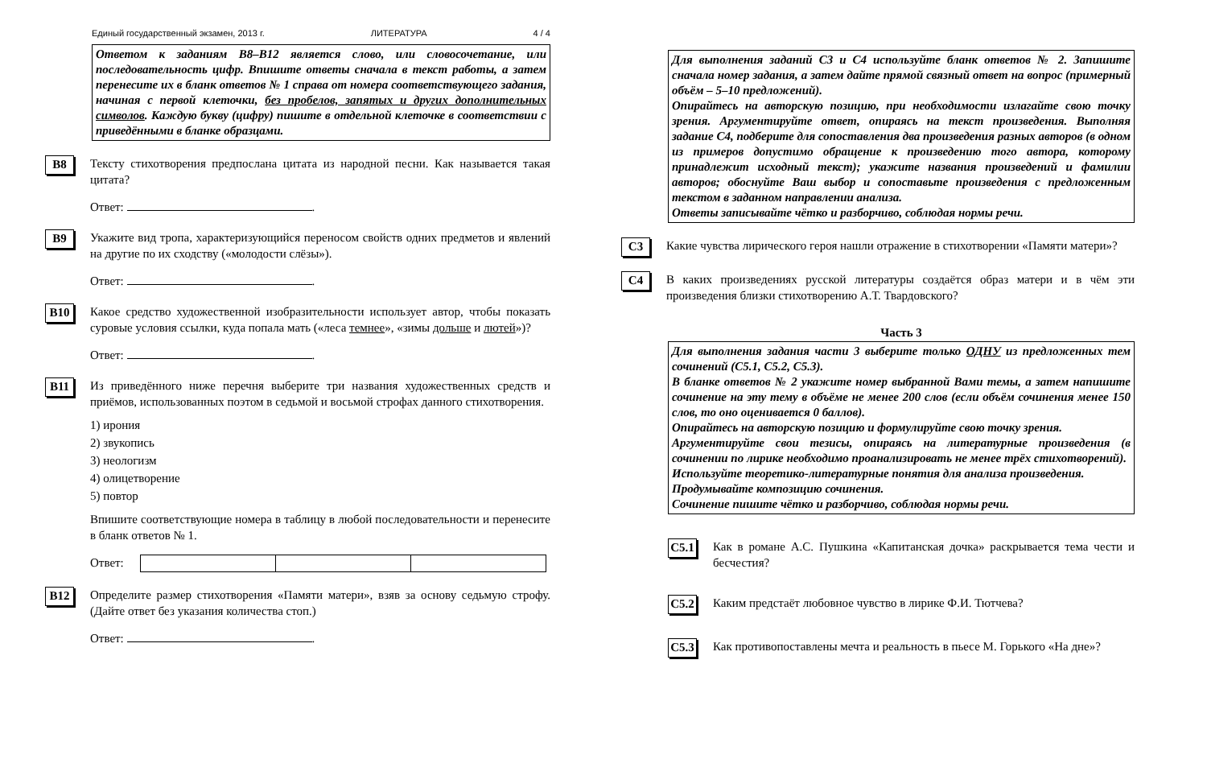Единый государственный экзамен, 2013 г. ЛИТЕРАТУРА 4 / 4
Ответом к заданиям В8–В12 является слово, или словосочетание, или последовательность цифр. Впишите ответы сначала в текст работы, а затем перенесите их в бланк ответов № 1 справа от номера соответствующего задания, начиная с первой клеточки, без пробелов, запятых и других дополнительных символов. Каждую букву (цифру) пишите в отдельной клеточке в соответствии с приведёнными в бланке образцами.
B8
Тексту стихотворения предпослана цитата из народной песни. Как называется такая цитата?
Ответ: .
B9
Укажите вид тропа, характеризующийся переносом свойств одних предметов и явлений на другие по их сходству («молодости слёзы»).
Ответ: .
B10
Какое средство художественной изобразительности использует автор, чтобы показать суровые условия ссылки, куда попала мать («леса темнее», «зимы дольше и лютей»)?
Ответ: .
B11
Из приведённого ниже перечня выберите три названия художественных средств и приёмов, использованных поэтом в седьмой и восьмой строфах данного стихотворения.
1) ирония
2) звукопись
3) неологизм
4) олицетворение
5) повтор
Впишите соответствующие номера в таблицу в любой последовательности и перенесите в бланк ответов № 1.
Ответ:
B12
Определите размер стихотворения «Памяти матери», взяв за основу седьмую строфу. (Дайте ответ без указания количества стоп.)
Ответ: .
Для выполнения заданий С3 и С4 используйте бланк ответов № 2. Запишите сначала номер задания, а затем дайте прямой связный ответ на вопрос (примерный объём – 5–10 предложений).
Опирайтесь на авторскую позицию, при необходимости излагайте свою точку зрения. Аргументируйте ответ, опираясь на текст произведения. Выполняя задание С4, подберите для сопоставления два произведения разных авторов (в одном из примеров допустимо обращение к произведению того автора, которому принадлежит исходный текст); укажите названия произведений и фамилии авторов; обоснуйте Ваш выбор и сопоставьте произведения с предложенным текстом в заданном направлении анализа.
Ответы записывайте чётко и разборчиво, соблюдая нормы речи.
C3
Какие чувства лирического героя нашли отражение в стихотворении «Памяти матери»?
C4
В каких произведениях русской литературы создаётся образ матери и в чём эти произведения близки стихотворению А.Т. Твардовского?
Часть 3
Для выполнения задания части 3 выберите только ОДНУ из предложенных тем сочинений (С5.1, С5.2, С5.3).
В бланке ответов № 2 укажите номер выбранной Вами темы, а затем напишите сочинение на эту тему в объёме не менее 200 слов (если объём сочинения менее 150 слов, то оно оценивается 0 баллов).
Опирайтесь на авторскую позицию и формулируйте свою точку зрения.
Аргументируйте свои тезисы, опираясь на литературные произведения (в сочинении по лирике необходимо проанализировать не менее трёх стихотворений).
Используйте теоретико-литературные понятия для анализа произведения.
Продумывайте композицию сочинения.
Сочинение пишите чётко и разборчиво, соблюдая нормы речи.
C5.1
Как в романе А.С. Пушкина «Капитанская дочка» раскрывается тема чести и бесчестия?
C5.2
Каким предстаёт любовное чувство в лирике Ф.И. Тютчева?
C5.3
Как противопоставлены мечта и реальность в пьесе М. Горького «На дне»?